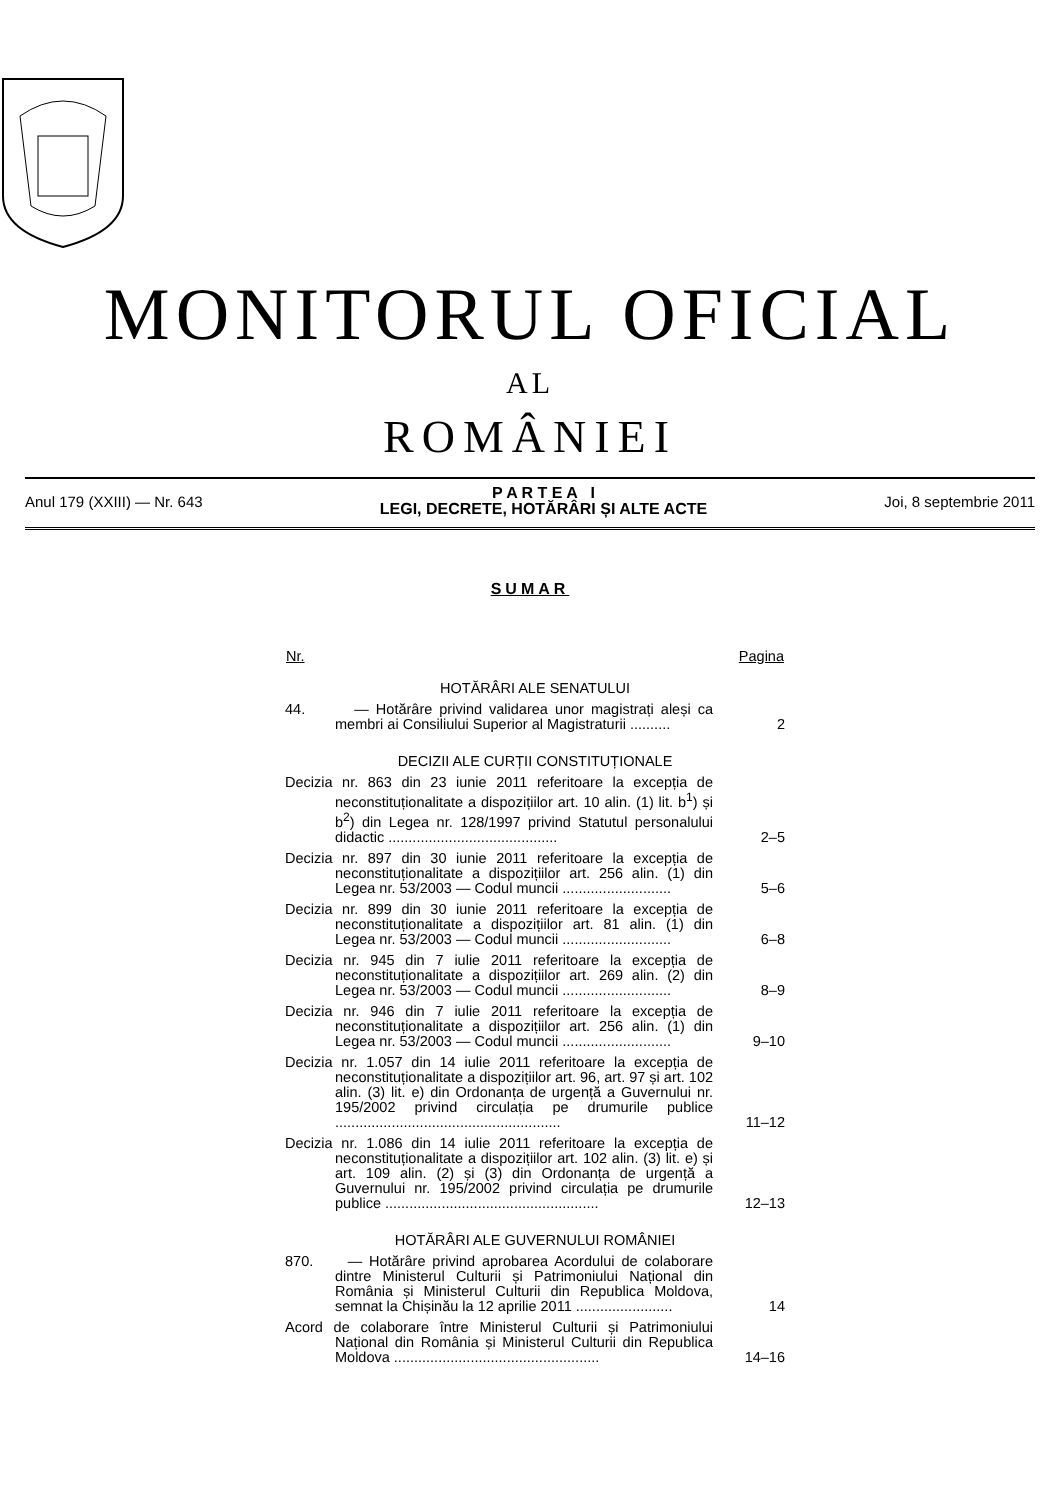MONITORUL OFICIAL
AL
ROMÂNIEI
Anul 179 (XXIII) — Nr. 643
P A R T E A I
LEGI, DECRETE, HOTĂRÂRI ȘI ALTE ACTE
Joi, 8 septembrie 2011
SUMAR
| Nr. | Pagina |
| --- | --- |
| HOTĂRÂRI ALE SENATULUI | |
| 44. — Hotărâre privind validarea unor magistrați aleși ca membri ai Consiliului Superior al Magistraturii .......... | 2 |
| DECIZII ALE CURȚII CONSTITUȚIONALE | |
| Decizia nr. 863 din 23 iunie 2011 referitoare la excepția de neconstituționalitate a dispozițiilor art. 10 alin. (1) lit. b<sup>1</sup>) și b<sup>2</sup>) din Legea nr. 128/1997 privind Statutul personalului didactic .......................................... | 2–5 |
| Decizia nr. 897 din 30 iunie 2011 referitoare la excepția de neconstituționalitate a dispozițiilor art. 256 alin. (1) din Legea nr. 53/2003 — Codul muncii ........................... | 5–6 |
| Decizia nr. 899 din 30 iunie 2011 referitoare la excepția de neconstituționalitate a dispozițiilor art. 81 alin. (1) din Legea nr. 53/2003 — Codul muncii ........................... | 6–8 |
| Decizia nr. 945 din 7 iulie 2011 referitoare la excepția de neconstituționalitate a dispozițiilor art. 269 alin. (2) din Legea nr. 53/2003 — Codul muncii ........................... | 8–9 |
| Decizia nr. 946 din 7 iulie 2011 referitoare la excepția de neconstituționalitate a dispozițiilor art. 256 alin. (1) din Legea nr. 53/2003 — Codul muncii ........................... | 9–10 |
| Decizia nr. 1.057 din 14 iulie 2011 referitoare la excepția de neconstituționalitate a dispozițiilor art. 96, art. 97 și art. 102 alin. (3) lit. e) din Ordonanța de urgență a Guvernului nr. 195/2002 privind circulația pe drumurile publice ........................................................ | 11–12 |
| Decizia nr. 1.086 din 14 iulie 2011 referitoare la excepția de neconstituționalitate a dispozițiilor art. 102 alin. (3) lit. e) și art. 109 alin. (2) și (3) din Ordonanța de urgență a Guvernului nr. 195/2002 privind circulația pe drumurile publice ..................................................... | 12–13 |
| HOTĂRÂRI ALE GUVERNULUI ROMÂNIEI | |
| 870. — Hotărâre privind aprobarea Acordului de colaborare dintre Ministerul Culturii și Patrimoniului Național din România și Ministerul Culturii din Republica Moldova, semnat la Chișinău la 12 aprilie 2011 ........................ | 14 |
| Acord de colaborare între Ministerul Culturii și Patrimoniului Național din România și Ministerul Culturii din Republica Moldova ................................................... | 14–16 |